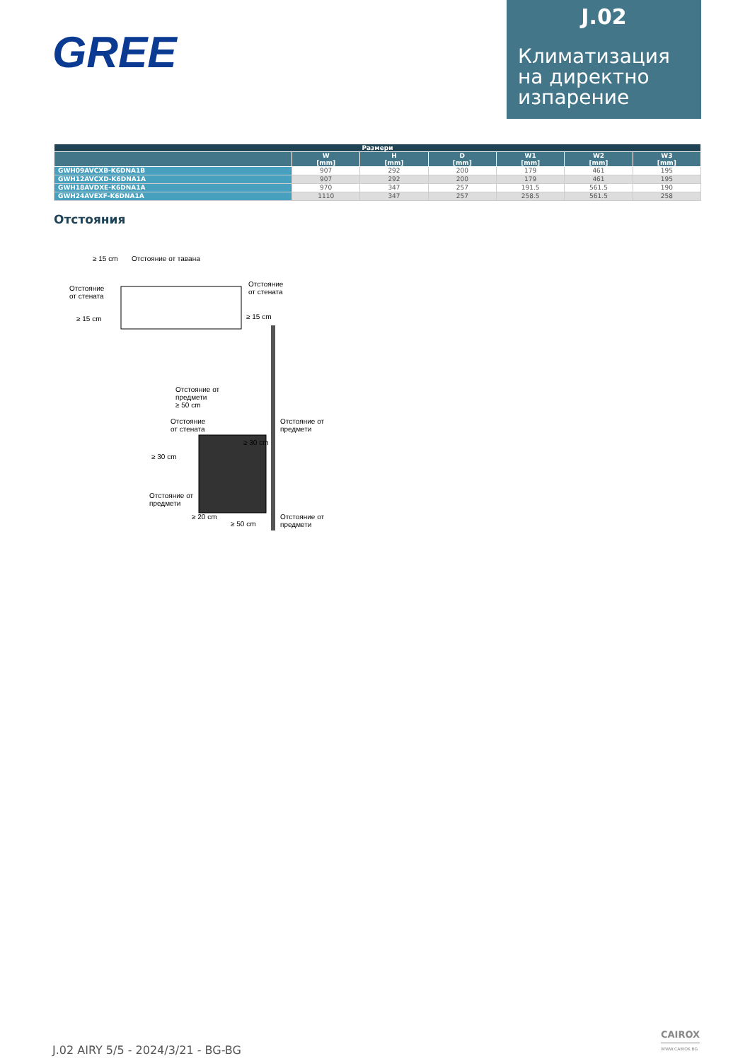GREE
J.02
Климатизация на директно изпарение
| Размери | | | | | | |
| --- | --- | --- | --- | --- | --- | --- |
| | W [mm] | H [mm] | D [mm] | W1 [mm] | W2 [mm] | W3 [mm] |
| GWH09AVCXB-K6DNA1B | 907 | 292 | 200 | 179 | 461 | 195 |
| GWH12AVCXD-K6DNA1A | 907 | 292 | 200 | 179 | 461 | 195 |
| GWH18AVDXE-K6DNA1A | 970 | 347 | 257 | 191.5 | 561.5 | 190 |
| GWH24AVEXF-K6DNA1A | 1110 | 347 | 257 | 258.5 | 561.5 | 258 |
Отстояния
≥ 15 cm Отстояние от тавана
Отстояние
от стената
≥ 15 cm
Отстояние
от стената
≥ 15 cm
Отстояние от
предмети
≥ 50 cm
Отстояние
от стената
≥ 30 cm
≥ 30 cm
Отстояние от
предмети
Отстояние от
предмети
≥ 20 cm
≥ 50 cm
Отстояние от
предмети
J.02 AIRY 5/5 - 2024/3/21 - BG-BG
CAIROX
WWW.CAIROX.BG